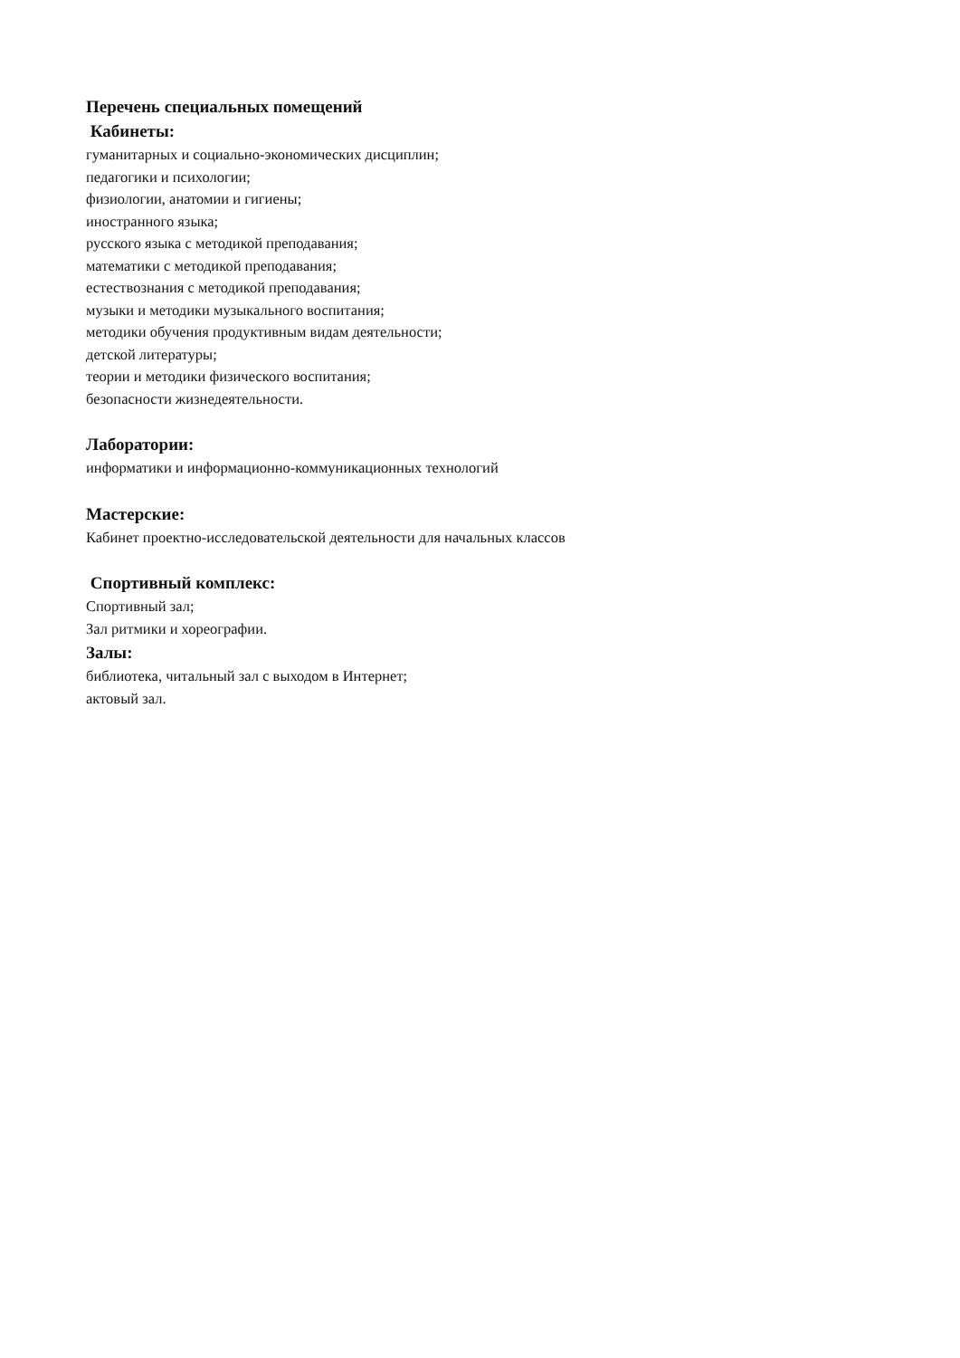Перечень специальных помещений
Кабинеты:
гуманитарных и социально-экономических дисциплин;
педагогики и психологии;
физиологии, анатомии и гигиены;
иностранного языка;
русского языка с методикой преподавания;
математики с методикой преподавания;
естествознания с методикой преподавания;
музыки и методики музыкального воспитания;
методики обучения продуктивным видам деятельности;
детской литературы;
теории и методики физического воспитания;
безопасности жизнедеятельности.
Лаборатории:
информатики и информационно-коммуникационных технологий
Мастерские:
Кабинет проектно-исследовательской деятельности для начальных классов
Спортивный комплекс:
Спортивный зал;
Зал ритмики и хореографии.
Залы:
библиотека, читальный зал с выходом в Интернет;
актовый зал.